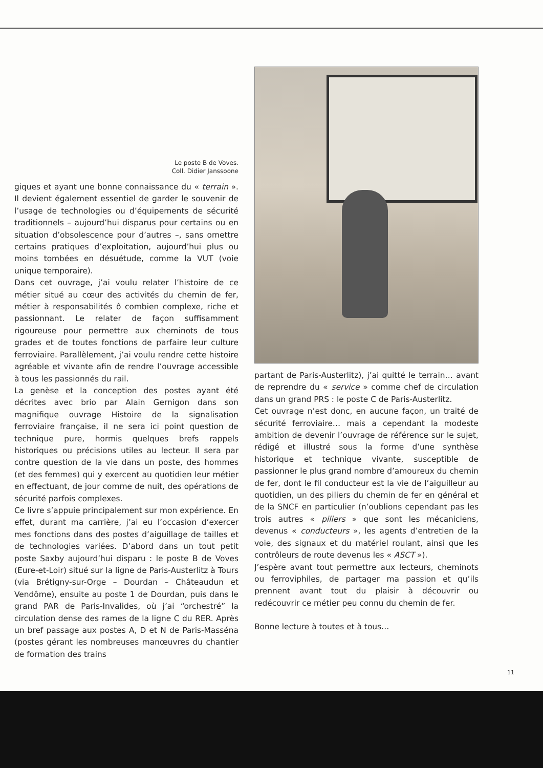Le poste B de Voves.
Coll. Didier Janssoone
giques et ayant une bonne connaissance du « terrain ». Il devient également essentiel de garder le souvenir de l’usage de technologies ou d’équipements de sécurité traditionnels – aujourd’hui disparus pour certains ou en situation d’obsolescence pour d’autres –, sans omettre certains pratiques d’exploitation, aujourd’hui plus ou moins tombées en désuétude, comme la VUT (voie unique temporaire).
Dans cet ouvrage, j’ai voulu relater l’histoire de ce métier situé au cœur des activités du chemin de fer, métier à responsabilités ô combien complexe, riche et passionnant. Le relater de façon suffisamment rigoureuse pour permettre aux cheminots de tous grades et de toutes fonctions de parfaire leur culture ferroviaire. Parallèlement, j’ai voulu rendre cette histoire agréable et vivante afin de rendre l’ouvrage accessible à tous les passionnés du rail.
La genèse et la conception des postes ayant été décrites avec brio par Alain Gernigon dans son magnifique ouvrage Histoire de la signalisation ferroviaire française, il ne sera ici point question de technique pure, hormis quelques brefs rappels historiques ou précisions utiles au lecteur. Il sera par contre question de la vie dans un poste, des hommes (et des femmes) qui y exercent au quotidien leur métier en effectuant, de jour comme de nuit, des opérations de sécurité parfois complexes.
Ce livre s’appuie principalement sur mon expérience. En effet, durant ma carrière, j’ai eu l’occasion d’exercer mes fonctions dans des postes d’aiguillage de tailles et de technologies variées. D’abord dans un tout petit poste Saxby aujourd’hui disparu : le poste B de Voves (Eure-et-Loir) situé sur la ligne de Paris-Austerlitz à Tours (via Brétigny-sur-Orge – Dourdan – Châteaudun et Vendôme), ensuite au poste 1 de Dourdan, puis dans le grand PAR de Paris-Invalides, où j’ai “orchestré” la circulation dense des rames de la ligne C du RER. Après un bref passage aux postes A, D et N de Paris-Masséna (postes gérant les nombreuses manœuvres du chantier de formation des trains
partant de Paris-Austerlitz), j’ai quitté le terrain… avant de reprendre du « service » comme chef de circulation dans un grand PRS : le poste C de Paris-Austerlitz.
Cet ouvrage n’est donc, en aucune façon, un traité de sécurité ferroviaire… mais a cependant la modeste ambition de devenir l’ouvrage de référence sur le sujet, rédigé et illustré sous la forme d’une synthèse historique et technique vivante, susceptible de passionner le plus grand nombre d’amoureux du chemin de fer, dont le fil conducteur est la vie de l’aiguilleur au quotidien, un des piliers du chemin de fer en général et de la SNCF en particulier (n’oublions cependant pas les trois autres « piliers » que sont les mécaniciens, devenus « conducteurs », les agents d’entretien de la voie, des signaux et du matériel roulant, ainsi que les contrôleurs de route devenus les « ASCT »).
J’espère avant tout permettre aux lecteurs, cheminots ou ferroviphiles, de partager ma passion et qu’ils prennent avant tout du plaisir à découvrir ou redécouvrir ce métier peu connu du chemin de fer.
Bonne lecture à toutes et à tous…
11